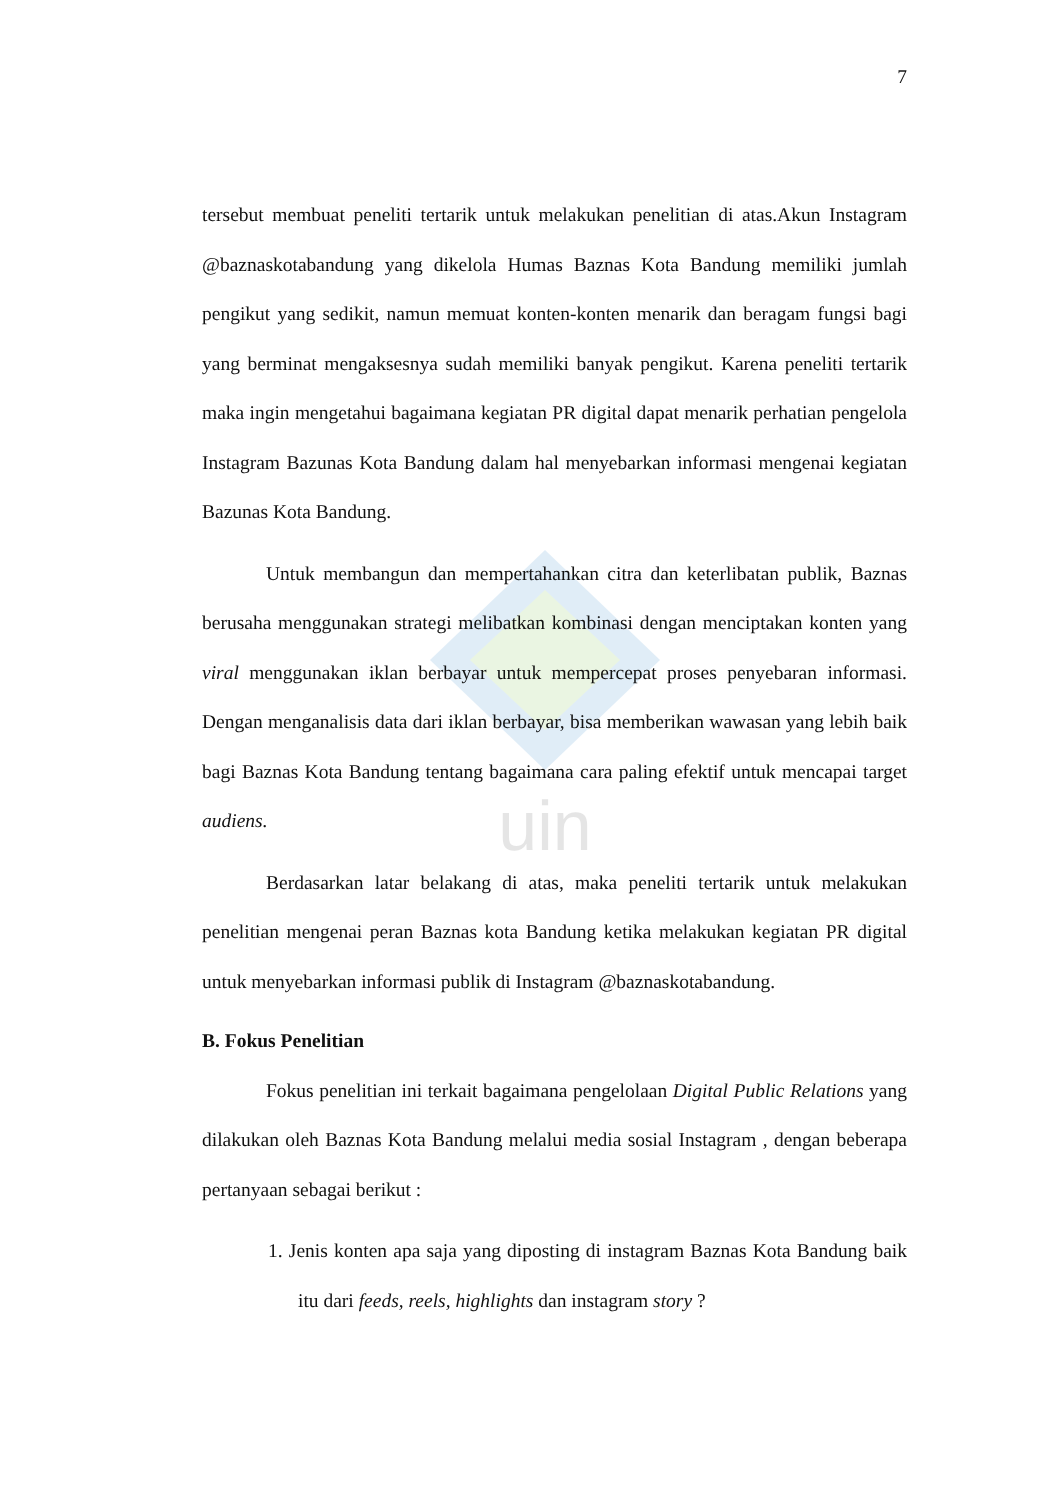uin
7
tersebut membuat peneliti tertarik untuk melakukan penelitian di atas.Akun Instagram @baznaskotabandung yang dikelola Humas Baznas Kota Bandung memiliki jumlah pengikut yang sedikit, namun memuat konten-konten menarik dan beragam fungsi bagi yang berminat mengaksesnya sudah memiliki banyak pengikut. Karena peneliti tertarik maka ingin mengetahui bagaimana kegiatan PR digital dapat menarik perhatian pengelola Instagram Bazunas Kota Bandung dalam hal menyebarkan informasi mengenai kegiatan Bazunas Kota Bandung.
Untuk membangun dan mempertahankan citra dan keterlibatan publik, Baznas berusaha menggunakan strategi melibatkan kombinasi dengan menciptakan konten yang viral menggunakan iklan berbayar untuk mempercepat proses penyebaran informasi. Dengan menganalisis data dari iklan berbayar, bisa memberikan wawasan yang lebih baik bagi Baznas Kota Bandung tentang bagaimana cara paling efektif untuk mencapai target audiens.
Berdasarkan latar belakang di atas, maka peneliti tertarik untuk melakukan penelitian mengenai peran Baznas kota Bandung ketika melakukan kegiatan PR digital untuk menyebarkan informasi publik di Instagram @baznaskotabandung.
B. Fokus Penelitian
Fokus penelitian ini terkait bagaimana pengelolaan Digital Public Relations yang dilakukan oleh Baznas Kota Bandung melalui media sosial Instagram , dengan beberapa pertanyaan sebagai berikut :
1. Jenis konten apa saja yang diposting di instagram Baznas Kota Bandung baik itu dari feeds, reels, highlights dan instagram story ?